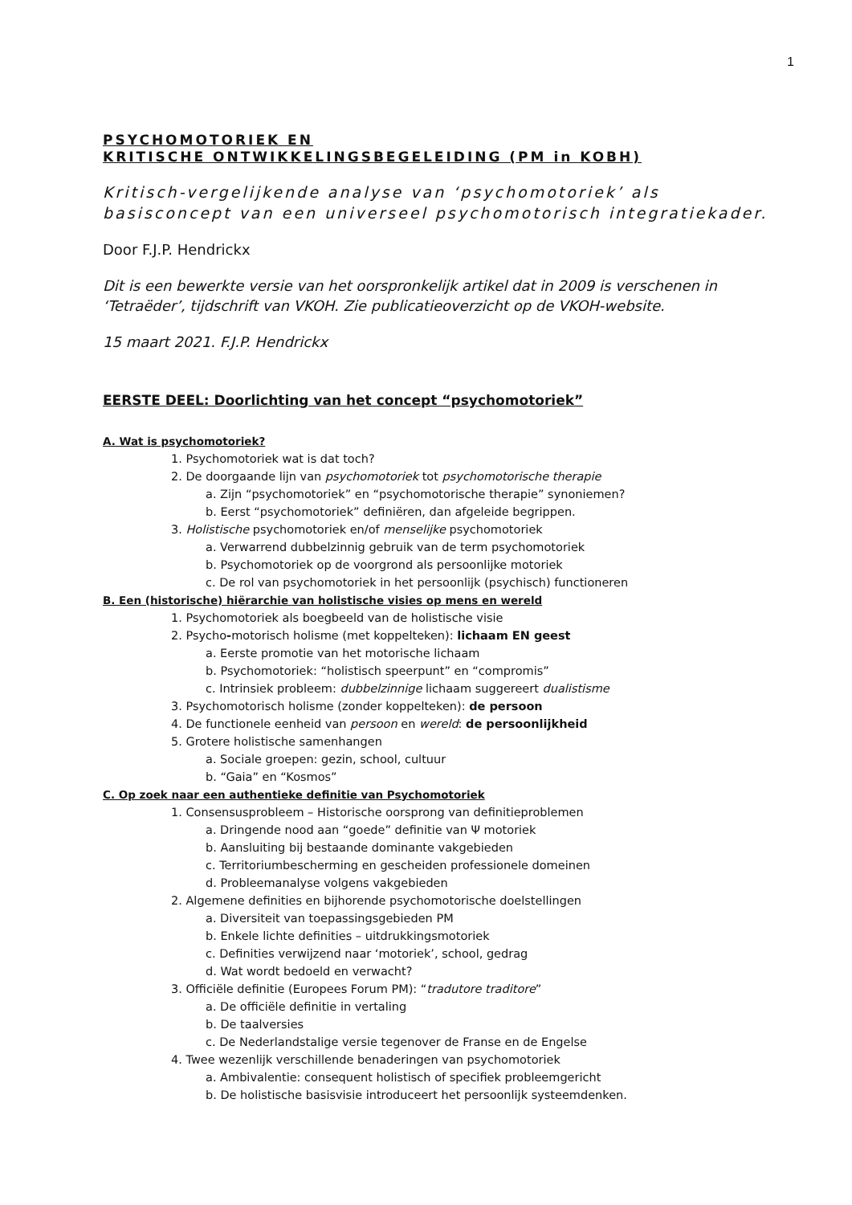1
PSYCHOMOTORIEK EN
KRITISCHE ONTWIKKELINGSBEGELEIDING (PM in KOBH)
Kritisch-vergelijkende analyse van ‘psychomotoriek’ als basisconcept van een universeel psychomotorisch integratiekader.
Door F.J.P. Hendrickx
Dit is een bewerkte versie van het oorspronkelijk artikel dat in 2009 is verschenen in ‘Tetraëder’, tijdschrift van VKOH. Zie publicatieoverzicht op de VKOH-website.
15 maart 2021. F.J.P. Hendrickx
EERSTE DEEL: Doorlichting van het concept “psychomotoriek”
A. Wat is psychomotoriek?
1. Psychomotoriek wat is dat toch?
2. De doorgaande lijn van psychomotoriek tot psychomotorische therapie
a. Zijn “psychomotoriek” en “psychomotorische therapie” synoniemen?
b. Eerst “psychomotoriek” definiëren, dan afgeleide begrippen.
3. Holistische psychomotoriek en/of menselijke psychomotoriek
a. Verwarrend dubbelzinnig gebruik van de term psychomotoriek
b. Psychomotoriek op de voorgrond als persoonlijke motoriek
c. De rol van psychomotoriek in het persoonlijk (psychisch) functioneren
B. Een (historische) hiërarchie van holistische visies op mens en wereld
1. Psychomotoriek als boegbeeld van de holistische visie
2. Psycho-motorisch holisme (met koppelteken): lichaam EN geest
a. Eerste promotie van het motorische lichaam
b. Psychomotoriek: “holistisch speerpunt” en “compromis”
c. Intrinsiek probleem: dubbelzinnige lichaam suggereert dualistisme
3. Psychomotorisch holisme (zonder koppelteken): de persoon
4. De functionele eenheid van persoon en wereld: de persoonlijkheid
5. Grotere holistische samenhangen
a. Sociale groepen: gezin, school, cultuur
b. “Gaia” en “Kosmos”
C. Op zoek naar een authentieke definitie van Psychomotoriek
1. Consensusprobleem – Historische oorsprong van definitieproblemen
a. Dringende nood aan “goede” definitie van Ψ motoriek
b. Aansluiting bij bestaande dominante vakgebieden
c. Territoriumbescherming en gescheiden professionele domeinen
d. Probleemanalyse volgens vakgebieden
2. Algemene definities en bijhorende psychomotorische doelstellingen
a. Diversiteit van toepassingsgebieden PM
b. Enkele lichte definities – uitdrukkingsmotoriek
c. Definities verwijzend naar ‘motoriek’, school, gedrag
d. Wat wordt bedoeld en verwacht?
3. Officiële definitie (Europees Forum PM): “tradutore traditore”
a. De officiële definitie in vertaling
b. De taalversies
c. De Nederlandstalige versie tegenover de Franse en de Engelse
4. Twee wezenlijk verschillende benaderingen van psychomotoriek
a. Ambivalentie: consequent holistisch of specifiek probleemgericht
b. De holistische basisvisie introduceert het persoonlijk systeemdenken.